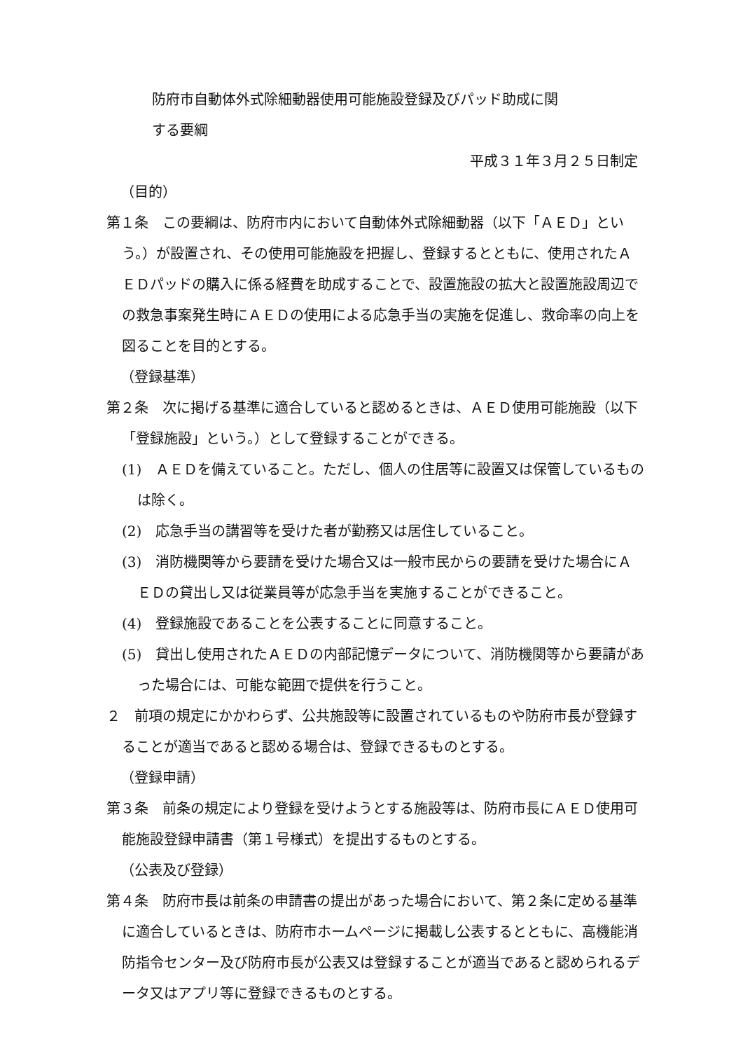防府市自動体外式除細動器使用可能施設登録及びパッド助成に関
する要綱
平成３１年３月２５日制定
（目的）
第１条　この要綱は、防府市内において自動体外式除細動器（以下「ＡＥＤ」という。）が設置され、その使用可能施設を把握し、登録するとともに、使用されたＡＥＤパッドの購入に係る経費を助成することで、設置施設の拡大と設置施設周辺での救急事案発生時にＡＥＤの使用による応急手当の実施を促進し、救命率の向上を図ることを目的とする。
（登録基準）
第２条　次に掲げる基準に適合していると認めるときは、ＡＥＤ使用可能施設（以下「登録施設」という。）として登録することができる。
(1)　ＡＥＤを備えていること。ただし、個人の住居等に設置又は保管しているものは除く。
(2)　応急手当の講習等を受けた者が勤務又は居住していること。
(3)　消防機関等から要請を受けた場合又は一般市民からの要請を受けた場合にＡＥＤの貸出し又は従業員等が応急手当を実施することができること。
(4)　登録施設であることを公表することに同意すること。
(5)　貸出し使用されたＡＥＤの内部記憶データについて、消防機関等から要請があった場合には、可能な範囲で提供を行うこと。
２　前項の規定にかかわらず、公共施設等に設置されているものや防府市長が登録することが適当であると認める場合は、登録できるものとする。
（登録申請）
第３条　前条の規定により登録を受けようとする施設等は、防府市長にＡＥＤ使用可能施設登録申請書（第１号様式）を提出するものとする。
（公表及び登録）
第４条　防府市長は前条の申請書の提出があった場合において、第２条に定める基準に適合しているときは、防府市ホームページに掲載し公表するとともに、高機能消防指令センター及び防府市長が公表又は登録することが適当であると認められるデータ又はアプリ等に登録できるものとする。